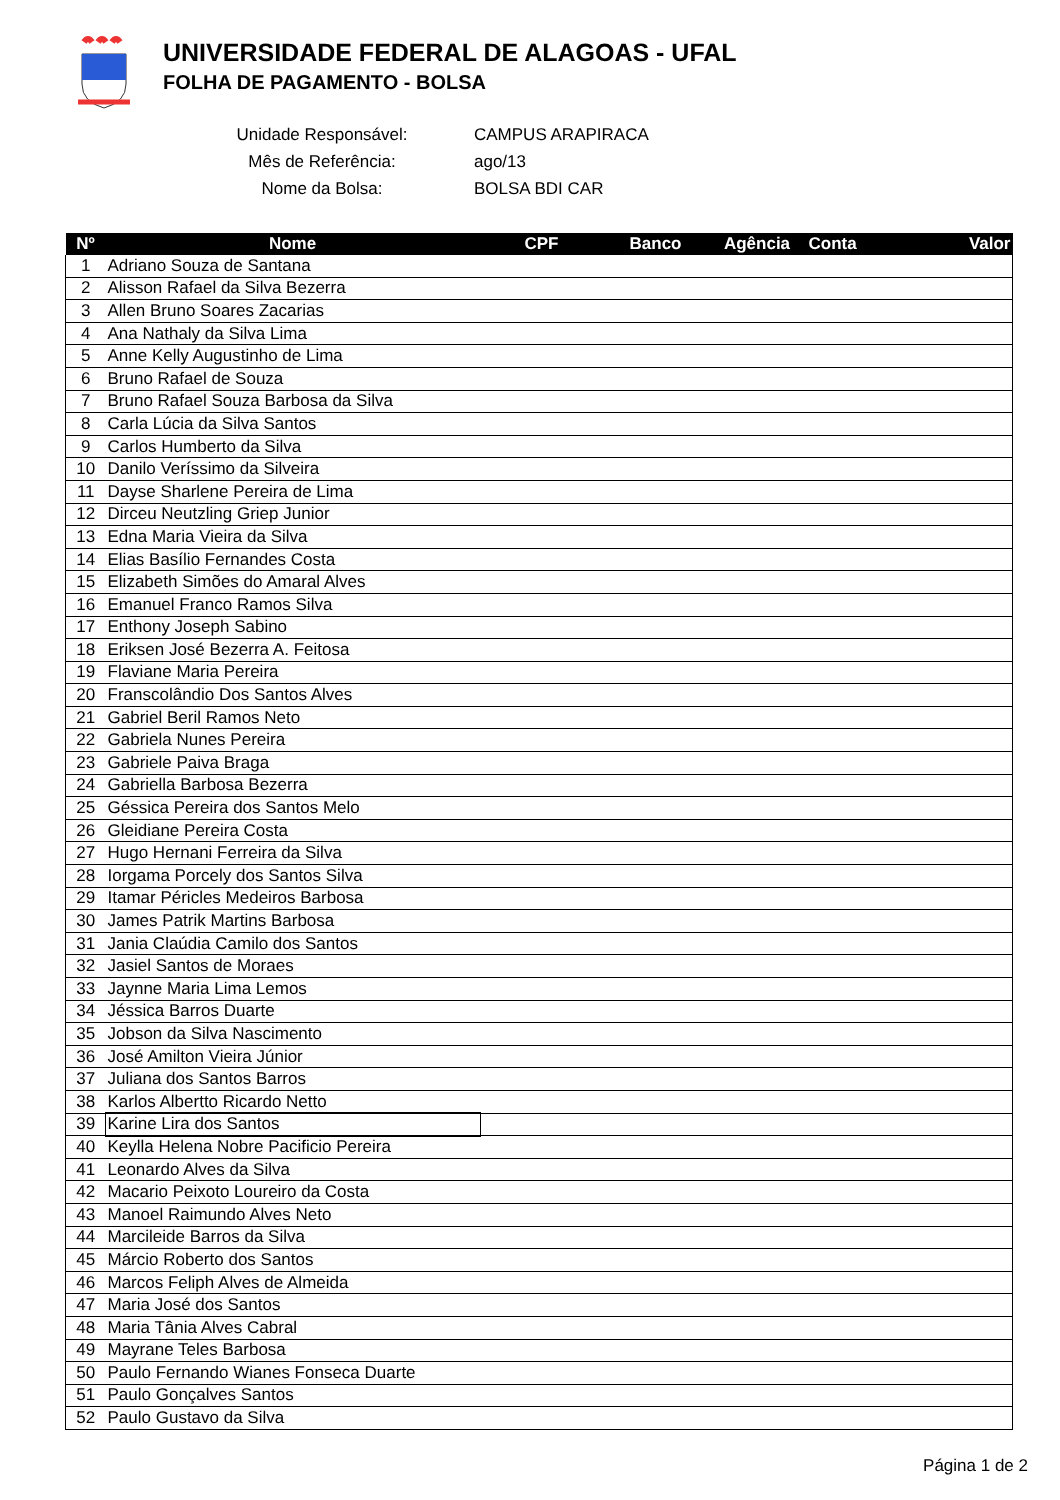UNIVERSIDADE FEDERAL DE ALAGOAS - UFAL
FOLHA DE PAGAMENTO - BOLSA
| Unidade Responsável: | CAMPUS ARAPIRACA |
| Mês de Referência: | ago/13 |
| Nome da Bolsa: | BOLSA BDI CAR |
| Nº | Nome | CPF | Banco | Agência | Conta | Valor |
| --- | --- | --- | --- | --- | --- | --- |
| 1 | Adriano Souza de Santana | | | | | |
| 2 | Alisson Rafael da Silva Bezerra | | | | | |
| 3 | Allen Bruno Soares Zacarias | | | | | |
| 4 | Ana Nathaly da Silva Lima | | | | | |
| 5 | Anne Kelly Augustinho de Lima | | | | | |
| 6 | Bruno Rafael de Souza | | | | | |
| 7 | Bruno Rafael Souza Barbosa da Silva | | | | | |
| 8 | Carla Lúcia da Silva Santos | | | | | |
| 9 | Carlos Humberto da Silva | | | | | |
| 10 | Danilo Veríssimo da Silveira | | | | | |
| 11 | Dayse Sharlene Pereira de Lima | | | | | |
| 12 | Dirceu Neutzling Griep Junior | | | | | |
| 13 | Edna Maria Vieira da Silva | | | | | |
| 14 | Elias Basílio Fernandes Costa | | | | | |
| 15 | Elizabeth Simões do Amaral Alves | | | | | |
| 16 | Emanuel Franco Ramos Silva | | | | | |
| 17 | Enthony Joseph Sabino | | | | | |
| 18 | Eriksen José Bezerra A. Feitosa | | | | | |
| 19 | Flaviane Maria Pereira | | | | | |
| 20 | Franscolândio Dos Santos Alves | | | | | |
| 21 | Gabriel Beril Ramos Neto | | | | | |
| 22 | Gabriela Nunes Pereira | | | | | |
| 23 | Gabriele Paiva Braga | | | | | |
| 24 | Gabriella Barbosa Bezerra | | | | | |
| 25 | Géssica Pereira dos Santos Melo | | | | | |
| 26 | Gleidiane Pereira Costa | | | | | |
| 27 | Hugo Hernani Ferreira da Silva | | | | | |
| 28 | Iorgama Porcely dos Santos Silva | | | | | |
| 29 | Itamar Péricles Medeiros Barbosa | | | | | |
| 30 | James Patrik Martins Barbosa | | | | | |
| 31 | Jania Claúdia Camilo dos Santos | | | | | |
| 32 | Jasiel Santos de Moraes | | | | | |
| 33 | Jaynne Maria Lima Lemos | | | | | |
| 34 | Jéssica Barros Duarte | | | | | |
| 35 | Jobson da Silva Nascimento | | | | | |
| 36 | José Amilton Vieira Júnior | | | | | |
| 37 | Juliana dos Santos Barros | | | | | |
| 38 | Karlos Albertto Ricardo Netto | | | | | |
| 39 | Karine Lira dos Santos | | | | | |
| 40 | Keylla Helena Nobre Pacificio Pereira | | | | | |
| 41 | Leonardo Alves da Silva | | | | | |
| 42 | Macario Peixoto Loureiro da Costa | | | | | |
| 43 | Manoel Raimundo Alves Neto | | | | | |
| 44 | Marcileide Barros da Silva | | | | | |
| 45 | Márcio Roberto dos Santos | | | | | |
| 46 | Marcos Feliph Alves de Almeida | | | | | |
| 47 | Maria José dos Santos | | | | | |
| 48 | Maria Tânia Alves Cabral | | | | | |
| 49 | Mayrane Teles Barbosa | | | | | |
| 50 | Paulo Fernando Wianes Fonseca Duarte | | | | | |
| 51 | Paulo Gonçalves Santos | | | | | |
| 52 | Paulo Gustavo da Silva | | | | | |
Página 1 de 2